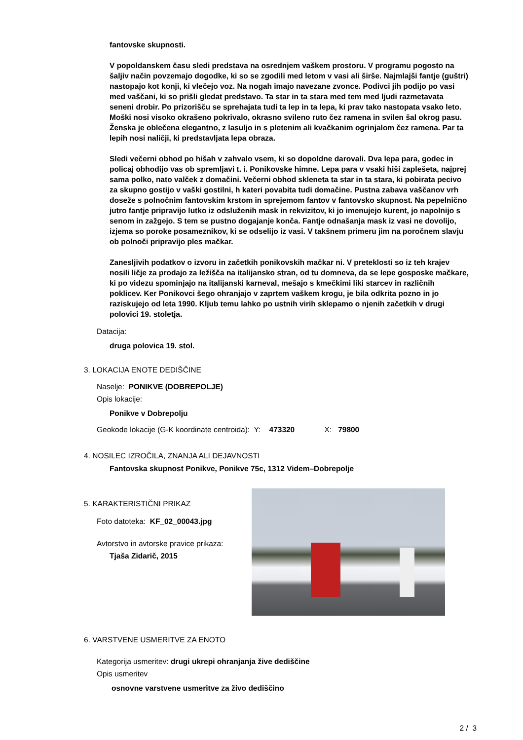fantovske skupnosti.
V popoldanskem času sledi predstava na osrednjem vaškem prostoru. V programu pogosto na šaljiv način povzemajo dogodke, ki so se zgodili med letom v vasi ali širše. Najmlajši fantje (guštri) nastopajo kot konji, ki vlečejo voz. Na nogah imajo navezane zvonce. Podivci jih podijo po vasi med vaščani, ki so prišli gledat predstavo. Ta star in ta stara med tem med ljudi razmetavata seneni drobir. Po prizorišču se sprehajata tudi ta lep in ta lepa, ki prav tako nastopata vsako leto. Moški nosi visoko okrašeno pokrivalo, okrasno svileno ruto čez ramena in svilen šal okrog pasu. Ženska je oblečena elegantno, z lasuljo in s pletenim ali kvačkanim ogrinjalom čez ramena. Par ta lepih nosi naličji, ki predstavljata lepa obraza.
Sledi večerni obhod po hišah v zahvalo vsem, ki so dopoldne darovali. Dva lepa para, godec in policaj obhodijo vas ob spremljavi t. i. Ponikovske himne. Lepa para v vsaki hiši zaplešeta, najprej sama polko, nato valček z domačini. Večerni obhod skleneta ta star in ta stara, ki pobirata pecivo za skupno gostijo v vaški gostilni, h kateri povabita tudi domačine. Pustna zabava vaščanov vrh doseže s polnočnim fantovskim krstom in sprejemom fantov v fantovsko skupnost. Na pepelnično jutro fantje pripravijo lutko iz odsluženih mask in rekvizitov, ki jo imenujejo kurent, jo napolnijo s senom in zažgejo. S tem se pustno dogajanje konča. Fantje odnašanja mask iz vasi ne dovolijo, izjema so poroke posameznikov, ki se odselijo iz vasi. V takšnem primeru jim na poročnem slavju ob polnoči pripravijo ples mačkar.
Zanesljivih podatkov o izvoru in začetkih ponikovskih mačkar ni. V preteklosti so iz teh krajev nosili ličje za prodajo za ležišča na italijansko stran, od tu domneva, da se lepe gosposke mačkare, ki po videzu spominjajo na italijanski karneval, mešajo s kmečkimi liki starcev in različnih poklicev. Ker Ponikovci šego ohranjajo v zaprtem vaškem krogu, je bila odkrita pozno in jo raziskujejo od leta 1990. Kljub temu lahko po ustnih virih sklepamo o njenih začetkih v drugi polovici 19. stoletja.
Datacija:
druga polovica 19. stol.
3. LOKACIJA ENOTE DEDIŠČINE
Naselje: PONIKVE (DOBREPOLJE)
Opis lokacije:
Ponikve v Dobrepolju
Geokode lokacije (G-K koordinate centroida): Y: 473320 X: 79800
4. NOSILEC IZROČILA, ZNANJA ALI DEJAVNOSTI
Fantovska skupnost Ponikve, Ponikve 75c, 1312 Videm–Dobrepolje
5. KARAKTERISTIČNI PRIKAZ
Foto datoteka: KF_02_00043.jpg
Avtorstvo in avtorske pravice prikaza:
Tjaša Zidarič, 2015
6. VARSTVENE USMERITVE ZA ENOTO
Kategorija usmeritev: drugi ukrepi ohranjanja žive dediščine
Opis usmeritev
osnovne varstvene usmeritve za živo dediščino
2 / 3